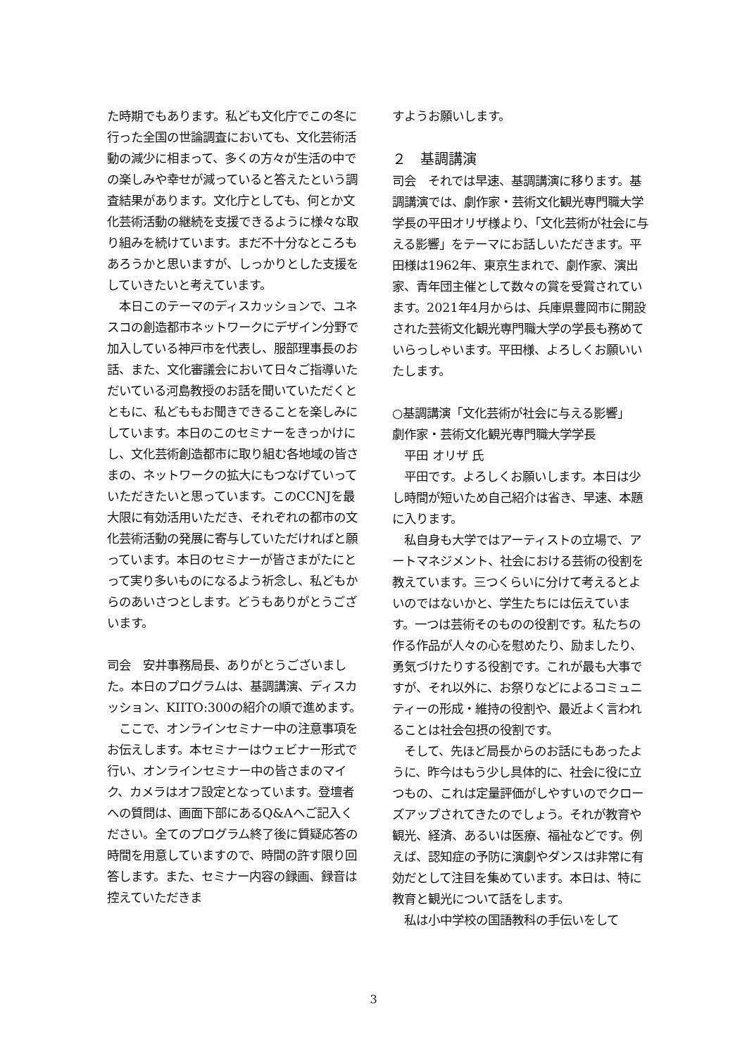た時期でもあります。私ども文化庁でこの冬に行った全国の世論調査においても、文化芸術活動の減少に相まって、多くの方々が生活の中での楽しみや幸せが減っていると答えたという調査結果があります。文化庁としても、何とか文化芸術活動の継続を支援できるように様々な取り組みを続けています。まだ不十分なところもあろうかと思いますが、しっかりとした支援をしていきたいと考えています。
　本日このテーマのディスカッションで、ユネスコの創造都市ネットワークにデザイン分野で加入している神戸市を代表し、服部理事長のお話、また、文化審議会において日々ご指導いただいている河島教授のお話を聞いていただくとともに、私どももお聞きできることを楽しみにしています。本日のこのセミナーをきっかけにし、文化芸術創造都市に取り組む各地域の皆さまの、ネットワークの拡大にもつなげていっていただきたいと思っています。このCCNJを最大限に有効活用いただき、それぞれの都市の文化芸術活動の発展に寄与していただければと願っています。本日のセミナーが皆さまがたにとって実り多いものになるよう祈念し、私どもからのあいさつとします。どうもありがとうございます。
司会　安井事務局長、ありがとうございました。本日のプログラムは、基調講演、ディスカッション、KIITO:300の紹介の順で進めます。
　ここで、オンラインセミナー中の注意事項をお伝えします。本セミナーはウェビナー形式で行い、オンラインセミナー中の皆さまのマイク、カメラはオフ設定となっています。登壇者への質問は、画面下部にあるQ&Aへご記入ください。全てのプログラム終了後に質疑応答の時間を用意していますので、時間の許す限り回答します。また、セミナー内容の録画、録音は控えていただきま
すようお願いします。
２　基調講演
司会　それでは早速、基調講演に移ります。基調講演では、劇作家・芸術文化観光専門職大学学長の平田オリザ様より、「文化芸術が社会に与える影響」をテーマにお話しいただきます。平田様は1962年、東京生まれで、劇作家、演出家、青年団主催として数々の賞を受賞されています。2021年4月からは、兵庫県豊岡市に開設された芸術文化観光専門職大学の学長も務めていらっしゃいます。平田様、よろしくお願いいたします。
○基調講演「文化芸術が社会に与える影響」
劇作家・芸術文化観光専門職大学学長
　平田 オリザ 氏
　平田です。よろしくお願いします。本日は少し時間が短いため自己紹介は省き、早速、本題に入ります。
　私自身も大学ではアーティストの立場で、アートマネジメント、社会における芸術の役割を教えています。三つくらいに分けて考えるとよいのではないかと、学生たちには伝えています。一つは芸術そのものの役割です。私たちの作る作品が人々の心を慰めたり、励ましたり、勇気づけたりする役割です。これが最も大事ですが、それ以外に、お祭りなどによるコミュニティーの形成・維持の役割や、最近よく言われることは社会包摂の役割です。
　そして、先ほど局長からのお話にもあったように、昨今はもう少し具体的に、社会に役に立つもの、これは定量評価がしやすいのでクローズアップされてきたのでしょう。それが教育や観光、経済、あるいは医療、福祉などです。例えば、認知症の予防に演劇やダンスは非常に有効だとして注目を集めています。本日は、特に教育と観光について話をします。
　私は小中学校の国語教科の手伝いをして
3